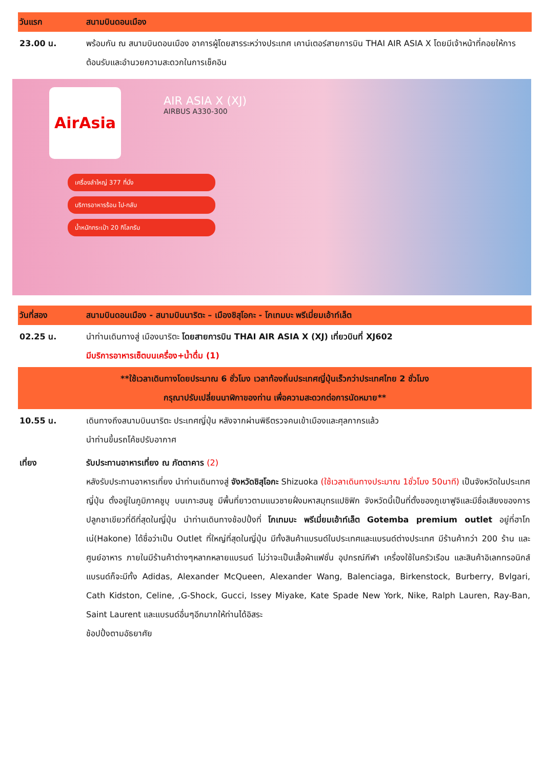| วันแรก | สนามบินดอนเมือง |
| 23.00 น. | พร้อมกัน ณ สนามบินดอนเมือง อาคารผู้โดยสารระหว่างประเทศ เคาน์เตอร์สายการบิน THAI AIR ASIA X โดยมีเจ้าหน้าที่คอยให้การต้อนรับและอำนวยความสะดวกในการเช็คอิน |
AirAsia AIR ASIA X (XJ)
AIRBUS A330-300
เครื่องลำใหญ่ 377 ที่นั่ง
บริการอาหารร้อน ไป-กลับ
น้ำหนักกระเป๋า 20 กิโลกรัม
| วันที่สอง | สนามบินดอนเมือง - สนามบินนาริตะ – เมืองชิสุโอกะ - โกเทมบะ พรีเมี่ยมเอ้าท์เล็ต |
| 02.25 น. | นำท่านเดินทางสู่ เมืองนาริตะ โดยสายการบิน THAI AIR ASIA X (XJ) เที่ยวบินที่ XJ602 มีบริการอาหารเซ็ตบนเครื่อง+น้ำดื่ม (1) |
| **ใช้เวลาเดินทางโดยประมาณ 6 ชั่วโมง เวลาท้องถิ่นประเทศญี่ปุ่นเร็วกว่าประเทศไทย 2 ชั่วโมง กรุณาปรับเปลี่ยนนาฬิกาของท่าน เพื่อความสะดวกต่อการนัดหมาย** | |
| 10.55 น. | เดินทางถึงสนามบินนาริตะ ประเทศญี่ปุ่น หลังจากผ่านพิธีตรวจคนเข้าเมืองและศุลกากรแล้ว นำท่านขึ้นรถโค้ชปรับอากาศ |
| เที่ยง | รับประทานอาหารเที่ยง ณ ภัตตาคาร (2) หลังรับประทานอาหารเที่ยง นำท่านเดินทางสู่ จังหวัดชิสุโอกะ Shizuoka (ใช้เวลาเดินทางประมาณ 1ชั่วโมง 50นาที) เป็นจังหวัดในประเทศญี่ปุ่น ตั้งอยู่ในภูมิภาคชูบุ บนเกาะฮนชู มีพื้นที่ยาวตามแนวชายฝั่งมหาสมุทรแปซิฟิก จังหวัดนี้เป็นที่ตั้งของภูเขาฟูจิและมีชื่อเสียงของการปลูกชาเขียวที่ดีที่สุดในญี่ปุ่น นำท่านเดินทางช้อปปิ้งที่ โกเทมบะ พรีเมี่ยมเอ้าท์เล็ต Gotemba premium outlet อยู่ที่ฮาโกเน่(Hakone) ได้ชื่อว่าเป็น Outlet ที่ใหญ่ที่สุดในญี่ปุ่น มีทั้งสินค้าแบรนด์ในประเทศและแบรนด์ต่างประเทศ มีร้านค้ากว่า 200 ร้าน และศูนย์อาหาร ภายในมีร้านค้าต่างๆหลากหลายแบรนด์ ไม่ว่าจะเป็นเสื้อผ้าแฟชั่น อุปกรณ์กีฬา เครื่องใช้ในครัวเรือน และสินค้าอิเลกทรอนิกส์ แบรนด์ก็จะมีทั้ง Adidas, Alexander McQueen, Alexander Wang, Balenciaga, Birkenstock, Burberry, Bvlgari, Cath Kidston, Celine, ,G-Shock, Gucci, Issey Miyake, Kate Spade New York, Nike, Ralph Lauren, Ray-Ban, Saint Laurent และแบรนด์อื่นๆอีกมากให้ท่านได้อิสระ ช้อปปิ้งตามอัธยาศัย |